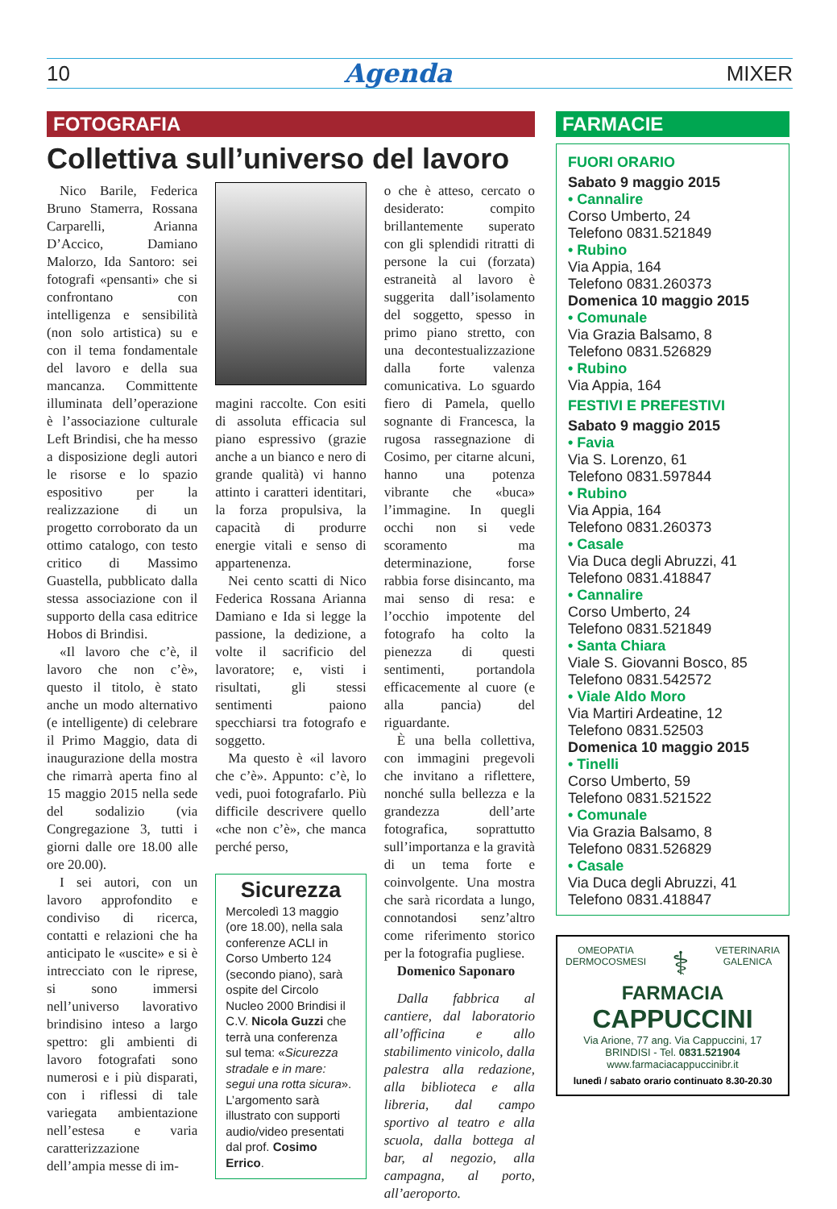10 Agenda MIXER
FOTOGRAFIA
Collettiva sull’universo del lavoro
Nico Barile, Federica Bruno Stamerra, Rossana Carparelli, Arianna D’Accico, Damiano Malorzo, Ida Santoro: sei fotografi «pensanti» che si confrontano con intelligenza e sensibilità (non solo artistica) su e con il tema fondamentale del lavoro e della sua mancanza. Committente illuminata dell’operazione è l’associazione culturale Left Brindisi, che ha messo a disposizione degli autori le risorse e lo spazio espositivo per la realizzazione di un progetto corroborato da un ottimo catalogo, con testo critico di Massimo Guastella, pubblicato dalla stessa associazione con il supporto della casa editrice Hobos di Brindisi.
«Il lavoro che c’è, il lavoro che non c’è», questo il titolo, è stato anche un modo alternativo (e intelligente) di celebrare il Primo Maggio, data di inaugurazione della mostra che rimarrà aperta fino al 15 maggio 2015 nella sede del sodalizio (via Congregazione 3, tutti i giorni dalle ore 18.00 alle ore 20.00).
I sei autori, con un lavoro approfondito e condiviso di ricerca, contatti e relazioni che ha anticipato le «uscite» e si è intrecciato con le riprese, si sono immersi nell’universo lavorativo brindisino inteso a largo spettro: gli ambienti di lavoro fotografati sono numerosi e i più disparati, con i riflessi di tale variegata ambientazione nell’estesa e varia caratterizzazione dell’ampia messe di im-
magini raccolte. Con esiti di assoluta efficacia sul piano espressivo (grazie anche a un bianco e nero di grande qualità) vi hanno attinto i caratteri identitari, la forza propulsiva, la capacità di produrre energie vitali e senso di appartenenza.
Nei cento scatti di Nico Federica Rossana Arianna Damiano e Ida si legge la passione, la dedizione, a volte il sacrificio del lavoratore; e, visti i risultati, gli stessi sentimenti paiono specchiarsi tra fotografo e soggetto.
Ma questo è «il lavoro che c’è». Appunto: c’è, lo vedi, puoi fotografarlo. Più difficile descrivere quello «che non c’è», che manca perché perso,
Sicurezza
Mercoledì 13 maggio (ore 18.00), nella sala conferenze ACLI in Corso Umberto 124 (secondo piano), sarà ospite del Circolo Nucleo 2000 Brindisi il C.V. Nicola Guzzi che terrà una conferenza sul tema: «Sicurezza stradale e in mare: segui una rotta sicura». L’argomento sarà illustrato con supporti audio/video presentati dal prof. Cosimo Errico.
o che è atteso, cercato o desiderato: compito brillantemente superato con gli splendidi ritratti di persone la cui (forzata) estraneità al lavoro è suggerita dall’isolamento del soggetto, spesso in primo piano stretto, con una decontestualizzazione dalla forte valenza comunicativa. Lo sguardo fiero di Pamela, quello sognante di Francesca, la rugosa rassegnazione di Cosimo, per citarne alcuni, hanno una potenza vibrante che «buca» l’immagine. In quegli occhi non si vede scoramento ma determinazione, forse rabbia forse disincanto, ma mai senso di resa: e l’occhio impotente del fotografo ha colto la pienezza di questi sentimenti, portandola efficacemente al cuore (e alla pancia) del riguardante.
È una bella collettiva, con immagini pregevoli che invitano a riflettere, nonché sulla bellezza e la grandezza dell’arte fotografica, soprattutto sull’importanza e la gravità di un tema forte e coinvolgente. Una mostra che sarà ricordata a lungo, connotandosi senz’altro come riferimento storico per la fotografia pugliese.
Domenico Saponaro
Dalla fabbrica al cantiere, dal laboratorio all’officina e allo stabilimento vinicolo, dalla palestra alla redazione, alla biblioteca e alla libreria, dal campo sportivo al teatro e alla scuola, dalla bottega al bar, al negozio, alla campagna, al porto, all’aeroporto.
FARMACIE
FUORI ORARIO
Sabato 9 maggio 2015
• Cannalire
Corso Umberto, 24
Telefono 0831.521849
• Rubino
Via Appia, 164
Telefono 0831.260373
Domenica 10 maggio 2015
• Comunale
Via Grazia Balsamo, 8
Telefono 0831.526829
• Rubino
Via Appia, 164
FESTIVI E PREFESTIVI
Sabato 9 maggio 2015
• Favia
Via S. Lorenzo, 61
Telefono 0831.597844
• Rubino
Via Appia, 164
Telefono 0831.260373
• Casale
Via Duca degli Abruzzi, 41
Telefono 0831.418847
• Cannalire
Corso Umberto, 24
Telefono 0831.521849
• Santa Chiara
Viale S. Giovanni Bosco, 85
Telefono 0831.542572
• Viale Aldo Moro
Via Martiri Ardeatine, 12
Telefono 0831.52503
Domenica 10 maggio 2015
• Tinelli
Corso Umberto, 59
Telefono 0831.521522
• Comunale
Via Grazia Balsamo, 8
Telefono 0831.526829
• Casale
Via Duca degli Abruzzi, 41
Telefono 0831.418847
OMEOPATIA
DERMOCOSMESI ⚕ VETERINARIA
GALENICA
FARMACIA
CAPPUCCINI
Via Arione, 77 ang. Via Cappuccini, 17
BRINDISI - Tel. 0831.521904
www.farmaciacappuccinibr.it
lunedì / sabato orario continuato 8.30-20.30